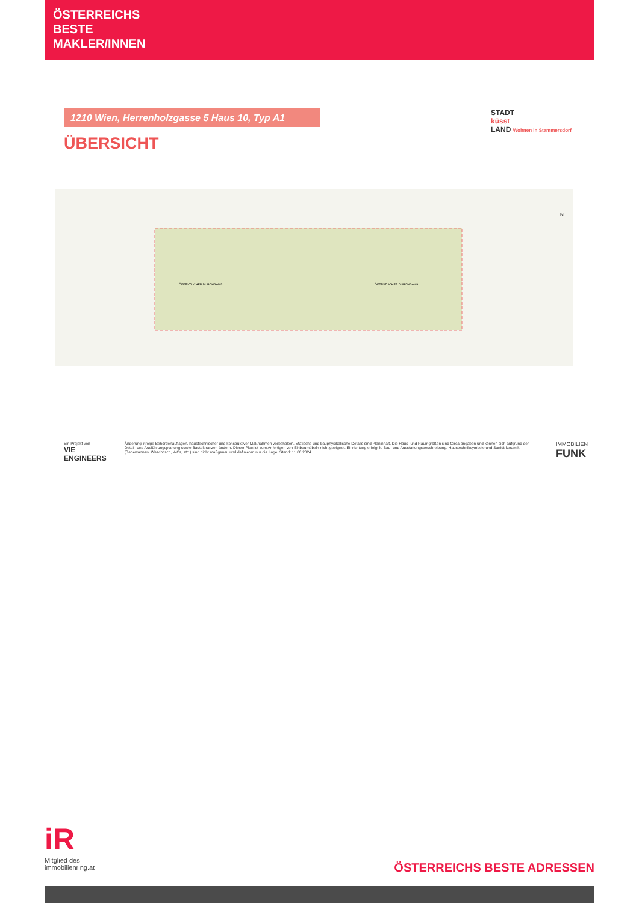ÖSTERREICHS
BESTE
MAKLER/INNEN
1210 Wien, Herrenholzgasse 5 Haus 10, Typ A1
ÜBERSICHT
STADT
küsst
LAND Wohnen in Stammersdorf
ÖFFENTLICHER DURCHGANG
ÖFFENTLICHER DURCHGANG
N
Ein Projekt von
VIE ENGINEERS
Änderung infolge Behördenauflagen, haustechnischer und konstruktiver Maßnahmen vorbehalten. Statische und bauphysikalische Details sind Planinhalt. Die Haus- und Raumgrößen sind Circa-angaben und können sich aufgrund der Detail- und Ausführungsplanung sowie Bautoleranzen ändern. Dieser Plan ist zum Anfertigen von Einbaumöbeln nicht geeignet. Einrichtung erfolgt lt. Bau- und Ausstattungsbeschreibung. Haustechniksymbole und Sanitärkeramik (Badewannen, Waschtisch, WCs, etc.) sind nicht maßgenau und definieren nur die Lage. Stand: 11.06.2024
IMMOBILIEN
FUNK
iR
Mitglied des
immobilienring.at
ÖSTERREICHS BESTE ADRESSEN